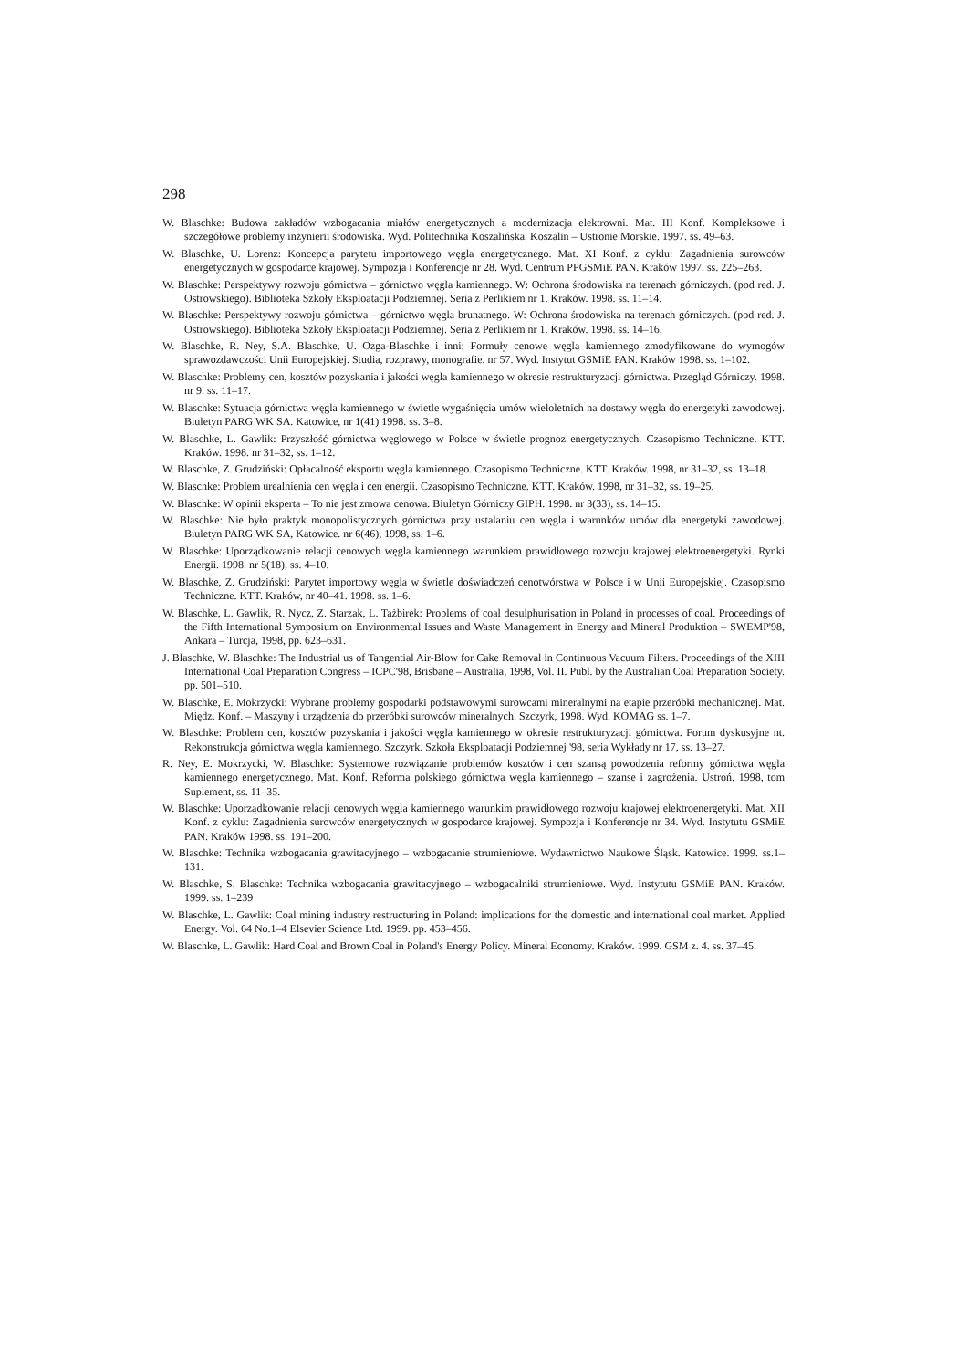298
W. Blaschke: Budowa zakładów wzbogacania miałów energetycznych a modernizacja elektrowni. Mat. III Konf. Kompleksowe i szczegółowe problemy inżynierii środowiska. Wyd. Politechnika Koszalińska. Koszalin – Ustronie Morskie. 1997. ss. 49–63.
W. Blaschke, U. Lorenz: Koncepcja parytetu importowego węgla energetycznego. Mat. XI Konf. z cyklu: Zagadnienia surowców energetycznych w gospodarce krajowej. Sympozja i Konferencje nr 28. Wyd. Centrum PPGSMiE PAN. Kraków 1997. ss. 225–263.
W. Blaschke: Perspektywy rozwoju górnictwa – górnictwo węgla kamiennego. W: Ochrona środowiska na terenach górniczych. (pod red. J. Ostrowskiego). Biblioteka Szkoły Eksploatacji Podziemnej. Seria z Perlikiem nr 1. Kraków. 1998. ss. 11–14.
W. Blaschke: Perspektywy rozwoju górnictwa – górnictwo węgla brunatnego. W: Ochrona środowiska na terenach górniczych. (pod red. J. Ostrowskiego). Biblioteka Szkoły Eksploatacji Podziemnej. Seria z Perlikiem nr 1. Kraków. 1998. ss. 14–16.
W. Blaschke, R. Ney, S.A. Blaschke, U. Ozga-Blaschke i inni: Formuły cenowe węgla kamiennego zmodyfikowane do wymogów sprawozdawczości Unii Europejskiej. Studia, rozprawy, monografie. nr 57. Wyd. Instytut GSMiE PAN. Kraków 1998. ss. 1–102.
W. Blaschke: Problemy cen, kosztów pozyskania i jakości węgla kamiennego w okresie restrukturyzacji górnictwa. Przegląd Górniczy. 1998. nr 9. ss. 11–17.
W. Blaschke: Sytuacja górnictwa węgla kamiennego w świetle wygaśnięcia umów wieloletnich na dostawy węgla do energetyki zawodowej. Biuletyn PARG WK SA. Katowice, nr 1(41) 1998. ss. 3–8.
W. Blaschke, L. Gawlik: Przyszłość górnictwa węglowego w Polsce w świetle prognoz energetycznych. Czasopismo Techniczne. KTT. Kraków. 1998. nr 31–32, ss. 1–12.
W. Blaschke, Z. Grudziński: Opłacalność eksportu węgla kamiennego. Czasopismo Techniczne. KTT. Kraków. 1998, nr 31–32, ss. 13–18.
W. Blaschke: Problem urealnienia cen węgla i cen energii. Czasopismo Techniczne. KTT. Kraków. 1998, nr 31–32, ss. 19–25.
W. Blaschke: W opinii eksperta – To nie jest zmowa cenowa. Biuletyn Górniczy GIPH. 1998. nr 3(33), ss. 14–15.
W. Blaschke: Nie było praktyk monopolistycznych górnictwa przy ustalaniu cen węgla i warunków umów dla energetyki zawodowej. Biuletyn PARG WK SA, Katowice. nr 6(46), 1998, ss. 1–6.
W. Blaschke: Uporządkowanie relacji cenowych węgla kamiennego warunkiem prawidłowego rozwoju krajowej elektroenergetyki. Rynki Energii. 1998. nr 5(18), ss. 4–10.
W. Blaschke, Z. Grudziński: Parytet importowy węgla w świetle doświadczeń cenotwórstwa w Polsce i w Unii Europejskiej. Czasopismo Techniczne. KTT. Kraków, nr 40–41. 1998. ss. 1–6.
W. Blaschke, L. Gawlik, R. Nycz, Z. Starzak, L. Tażbirek: Problems of coal desulphurisation in Poland in processes of coal. Proceedings of the Fifth International Symposium on Environmental Issues and Waste Management in Energy and Mineral Produktion – SWEMP'98, Ankara – Turcja, 1998, pp. 623–631.
J. Blaschke, W. Blaschke: The Industrial us of Tangential Air-Blow for Cake Removal in Continuous Vacuum Filters. Proceedings of the XIII International Coal Preparation Congress – ICPC'98, Brisbane – Australia, 1998, Vol. II. Publ. by the Australian Coal Preparation Society. pp. 501–510.
W. Blaschke, E. Mokrzycki: Wybrane problemy gospodarki podstawowymi surowcami mineralnymi na etapie przeróbki mechanicznej. Mat. Międz. Konf. – Maszyny i urządzenia do przeróbki surowców mineralnych. Szczyrk, 1998. Wyd. KOMAG ss. 1–7.
W. Blaschke: Problem cen, kosztów pozyskania i jakości węgla kamiennego w okresie restrukturyzacji górnictwa. Forum dyskusyjne nt. Rekonstrukcja górnictwa węgla kamiennego. Szczyrk. Szkoła Eksploatacji Podziemnej '98, seria Wykłady nr 17, ss. 13–27.
R. Ney, E. Mokrzycki, W. Blaschke: Systemowe rozwiązanie problemów kosztów i cen szansą powodzenia reformy górnictwa węgla kamiennego energetycznego. Mat. Konf. Reforma polskiego górnictwa węgla kamiennego – szanse i zagrożenia. Ustroń. 1998, tom Suplement, ss. 11–35.
W. Blaschke: Uporządkowanie relacji cenowych węgla kamiennego warunkim prawidłowego rozwoju krajowej elektroenergetyki. Mat. XII Konf. z cyklu: Zagadnienia surowców energetycznych w gospodarce krajowej. Sympozja i Konferencje nr 34. Wyd. Instytutu GSMiE PAN. Kraków 1998. ss. 191–200.
W. Blaschke: Technika wzbogacania grawitacyjnego – wzbogacanie strumieniowe. Wydawnictwo Naukowe Śląsk. Katowice. 1999. ss.1–131.
W. Blaschke, S. Blaschke: Technika wzbogacania grawitacyjnego – wzbogacalniki strumieniowe. Wyd. Instytutu GSMiE PAN. Kraków. 1999. ss. 1–239
W. Blaschke, L. Gawlik: Coal mining industry restructuring in Poland: implications for the domestic and international coal market. Applied Energy. Vol. 64 No.1–4 Elsevier Science Ltd. 1999. pp. 453–456.
W. Blaschke, L. Gawlik: Hard Coal and Brown Coal in Poland's Energy Policy. Mineral Economy. Kraków. 1999. GSM z. 4. ss. 37–45.